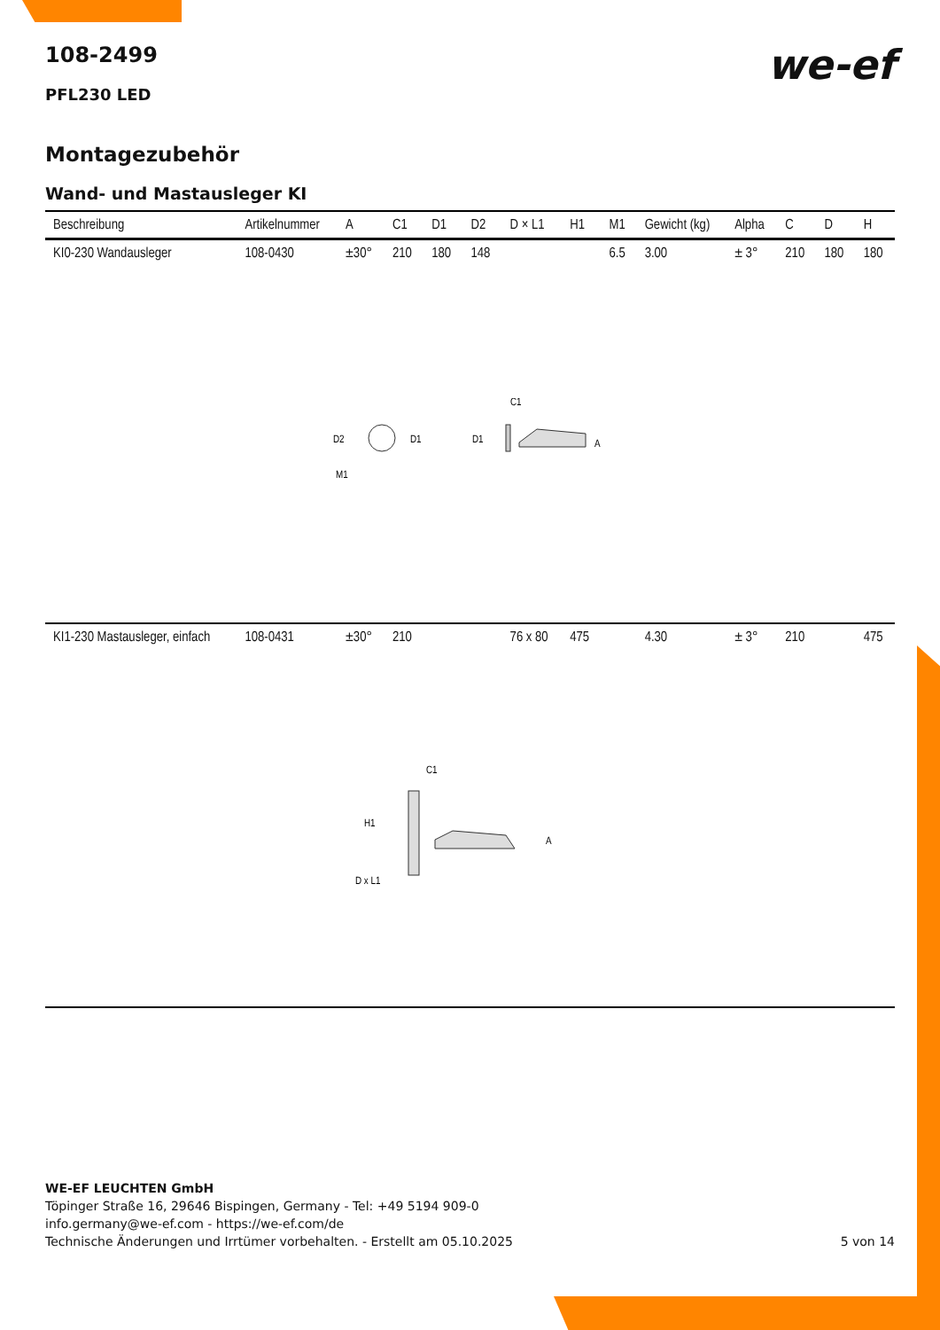we-ef
108-2499
PFL230 LED
Montagezubehör
Wand- und Mastausleger KI
| Beschreibung | Artikelnummer | A | C1 | D1 | D2 | D × L1 | H1 | M1 | Gewicht (kg) | Alpha | C | D | H |
| --- | --- | --- | --- | --- | --- | --- | --- | --- | --- | --- | --- | --- | --- |
| KI0-230 Wandausleger | 108-0430 | ±30° | 210 | 180 | 148 | | | 6.5 | 3.00 | ± 3° | 210 | 180 | 180 |
| D2 D1 M1 D1 C1 A | | | | | | | | | | | | | |
| KI1-230 Mastausleger, einfach | 108-0431 | ±30° | 210 | | | 76 x 80 | 475 | | 4.30 | ± 3° | 210 | | 475 |
| C1 H1 A D x L1 | | | | | | | | | | | | | |
WE-EF LEUCHTEN GmbH
Töpinger Straße 16, 29646 Bispingen, Germany - Tel: +49 5194 909-0
info.germany@we-ef.com - https://we-ef.com/de
Technische Änderungen und Irrtümer vorbehalten. - Erstellt am 05.10.2025
5 von 14